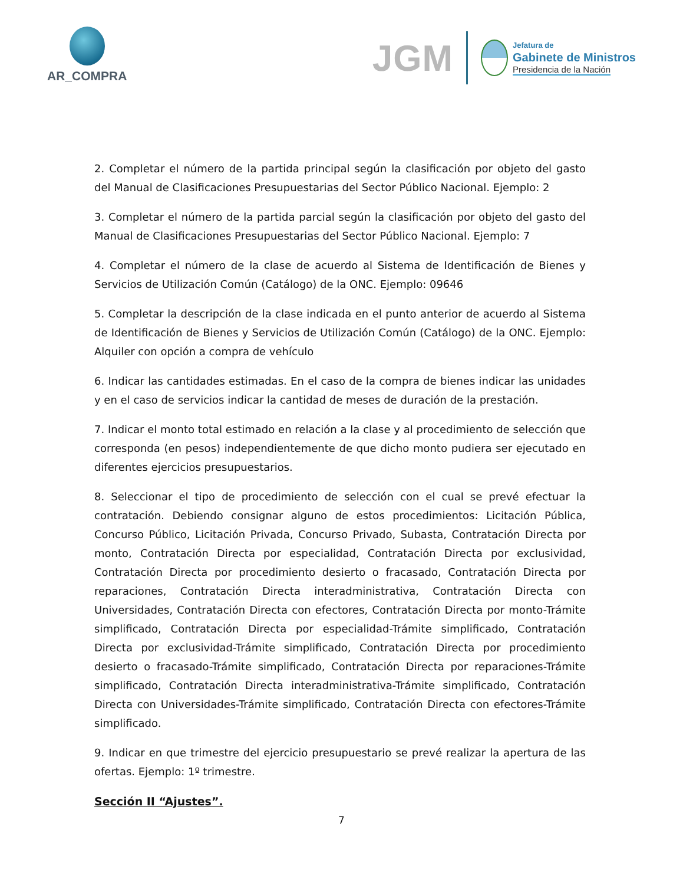AR_COMPRA
JGM
Jefatura de
Gabinete de Ministros
Presidencia de la Nación
2. Completar el número de la partida principal según la clasificación por objeto del gasto del Manual de Clasificaciones Presupuestarias del Sector Público Nacional. Ejemplo: 2
3. Completar el número de la partida parcial según la clasificación por objeto del gasto del Manual de Clasificaciones Presupuestarias del Sector Público Nacional. Ejemplo: 7
4. Completar el número de la clase de acuerdo al Sistema de Identificación de Bienes y Servicios de Utilización Común (Catálogo) de la ONC. Ejemplo: 09646
5. Completar la descripción de la clase indicada en el punto anterior de acuerdo al Sistema de Identificación de Bienes y Servicios de Utilización Común (Catálogo) de la ONC. Ejemplo: Alquiler con opción a compra de vehículo
6. Indicar las cantidades estimadas. En el caso de la compra de bienes indicar las unidades y en el caso de servicios indicar la cantidad de meses de duración de la prestación.
7. Indicar el monto total estimado en relación a la clase y al procedimiento de selección que corresponda (en pesos) independientemente de que dicho monto pudiera ser ejecutado en diferentes ejercicios presupuestarios.
8. Seleccionar el tipo de procedimiento de selección con el cual se prevé efectuar la contratación. Debiendo consignar alguno de estos procedimientos: Licitación Pública, Concurso Público, Licitación Privada, Concurso Privado, Subasta, Contratación Directa por monto, Contratación Directa por especialidad, Contratación Directa por exclusividad, Contratación Directa por procedimiento desierto o fracasado, Contratación Directa por reparaciones, Contratación Directa interadministrativa, Contratación Directa con Universidades, Contratación Directa con efectores, Contratación Directa por monto-Trámite simplificado, Contratación Directa por especialidad-Trámite simplificado, Contratación Directa por exclusividad-Trámite simplificado, Contratación Directa por procedimiento desierto o fracasado-Trámite simplificado, Contratación Directa por reparaciones-Trámite simplificado, Contratación Directa interadministrativa-Trámite simplificado, Contratación Directa con Universidades-Trámite simplificado, Contratación Directa con efectores-Trámite simplificado.
9. Indicar en que trimestre del ejercicio presupuestario se prevé realizar la apertura de las ofertas. Ejemplo: 1º trimestre.
Sección II “Ajustes”.
7